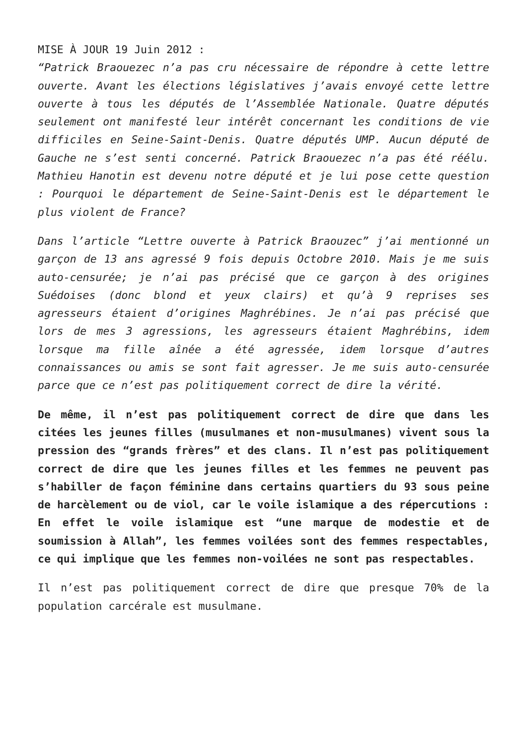MISE À JOUR 19 Juin 2012 :
“Patrick Braouezec n’a pas cru nécessaire de répondre à cette lettre ouverte. Avant les élections législatives j’avais envoyé cette lettre ouverte à tous les députés de l’Assemblée Nationale. Quatre députés seulement ont manifesté leur intérêt concernant les conditions de vie difficiles en Seine-Saint-Denis. Quatre députés UMP. Aucun député de Gauche ne s’est senti concerné. Patrick Braouezec n’a pas été réélu. Mathieu Hanotin est devenu notre député et je lui pose cette question : Pourquoi le département de Seine-Saint-Denis est le département le plus violent de France?
Dans l’article “Lettre ouverte à Patrick Braouzec” j’ai mentionné un garçon de 13 ans agressé 9 fois depuis Octobre 2010. Mais je me suis auto-censurée; je n’ai pas précisé que ce garçon à des origines Suédoises (donc blond et yeux clairs) et qu’à 9 reprises ses agresseurs étaient d’origines Maghrébines. Je n’ai pas précisé que lors de mes 3 agressions, les agresseurs étaient Maghrébins, idem lorsque ma fille aînée a été agressée, idem lorsque d’autres connaissances ou amis se sont fait agresser. Je me suis auto-censurée parce que ce n’est pas politiquement correct de dire la vérité.
De même, il n’est pas politiquement correct de dire que dans les citées les jeunes filles (musulmanes et non-musulmanes) vivent sous la pression des “grands frères” et des clans. Il n’est pas politiquement correct de dire que les jeunes filles et les femmes ne peuvent pas s’habiller de façon féminine dans certains quartiers du 93 sous peine de harcèlement ou de viol, car le voile islamique a des répercutions : En effet le voile islamique est “une marque de modestie et de soumission à Allah”, les femmes voilées sont des femmes respectables, ce qui implique que les femmes non-voilées ne sont pas respectables.
Il n’est pas politiquement correct de dire que presque 70% de la population carcérale est musulmane.